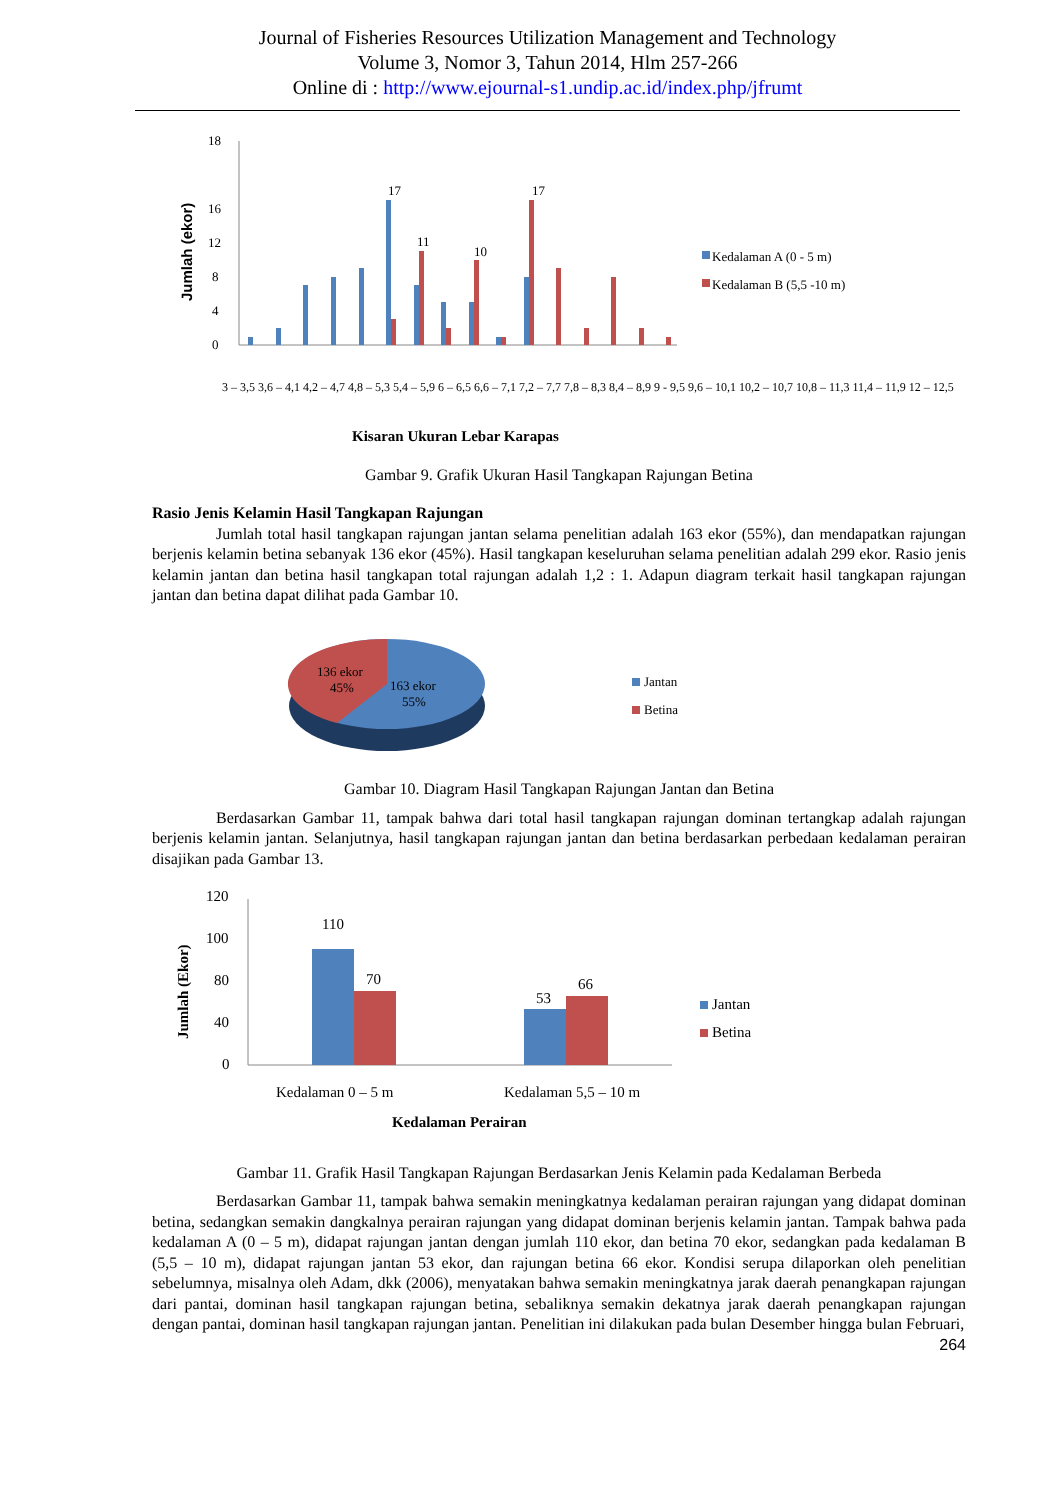Journal of Fisheries Resources Utilization Management and Technology
Volume 3, Nomor 3, Tahun 2014, Hlm 257-266
Online di : http://www.ejournal-s1.undip.ac.id/index.php/jfrumt
Jumlah (ekor)
0
4
8
12
16
18
17
17
11
10
Kedalaman A (0 - 5 m)
Kedalaman B (5,5 -10 m)
3 – 3,5 3,6 – 4,1 4,2 – 4,7 4,8 – 5,3 5,4 – 5,9 6 – 6,5 6,6 – 7,1 7,2 – 7,7 7,8 – 8,3 8,4 – 8,9 9 - 9,5 9,6 – 10,1 10,2 – 10,7 10,8 – 11,3 11,4 – 11,9 12 – 12,5
Kisaran Ukuran Lebar Karapas
Gambar 9. Grafik Ukuran Hasil Tangkapan Rajungan Betina
Rasio Jenis Kelamin Hasil Tangkapan Rajungan
Jumlah total hasil tangkapan rajungan jantan selama penelitian adalah 163 ekor (55%), dan mendapatkan rajungan berjenis kelamin betina sebanyak 136 ekor (45%). Hasil tangkapan keseluruhan selama penelitian adalah 299 ekor. Rasio jenis kelamin jantan dan betina hasil tangkapan total rajungan adalah 1,2 : 1. Adapun diagram terkait hasil tangkapan rajungan jantan dan betina dapat dilihat pada Gambar 10.
136 ekor
45%
163 ekor
55%
Jantan
Betina
Gambar 10. Diagram Hasil Tangkapan Rajungan Jantan dan Betina
Berdasarkan Gambar 11, tampak bahwa dari total hasil tangkapan rajungan dominan tertangkap adalah rajungan berjenis kelamin jantan. Selanjutnya, hasil tangkapan rajungan jantan dan betina berdasarkan perbedaan kedalaman perairan disajikan pada Gambar 13.
Jumlah (Ekor)
0
40
80
100
120
110
70
53
66
Jantan
Betina
Kedalaman 0 – 5 m
Kedalaman 5,5 – 10 m
Kedalaman Perairan
Gambar 11. Grafik Hasil Tangkapan Rajungan Berdasarkan Jenis Kelamin pada Kedalaman Berbeda
Berdasarkan Gambar 11, tampak bahwa semakin meningkatnya kedalaman perairan rajungan yang didapat dominan betina, sedangkan semakin dangkalnya perairan rajungan yang didapat dominan berjenis kelamin jantan. Tampak bahwa pada kedalaman A (0 – 5 m), didapat rajungan jantan dengan jumlah 110 ekor, dan betina 70 ekor, sedangkan pada kedalaman B (5,5 – 10 m), didapat rajungan jantan 53 ekor, dan rajungan betina 66 ekor. Kondisi serupa dilaporkan oleh penelitian sebelumnya, misalnya oleh Adam, dkk (2006), menyatakan bahwa semakin meningkatnya jarak daerah penangkapan rajungan dari pantai, dominan hasil tangkapan rajungan betina, sebaliknya semakin dekatnya jarak daerah penangkapan rajungan dengan pantai, dominan hasil tangkapan rajungan jantan. Penelitian ini dilakukan pada bulan Desember hingga bulan Februari,
264